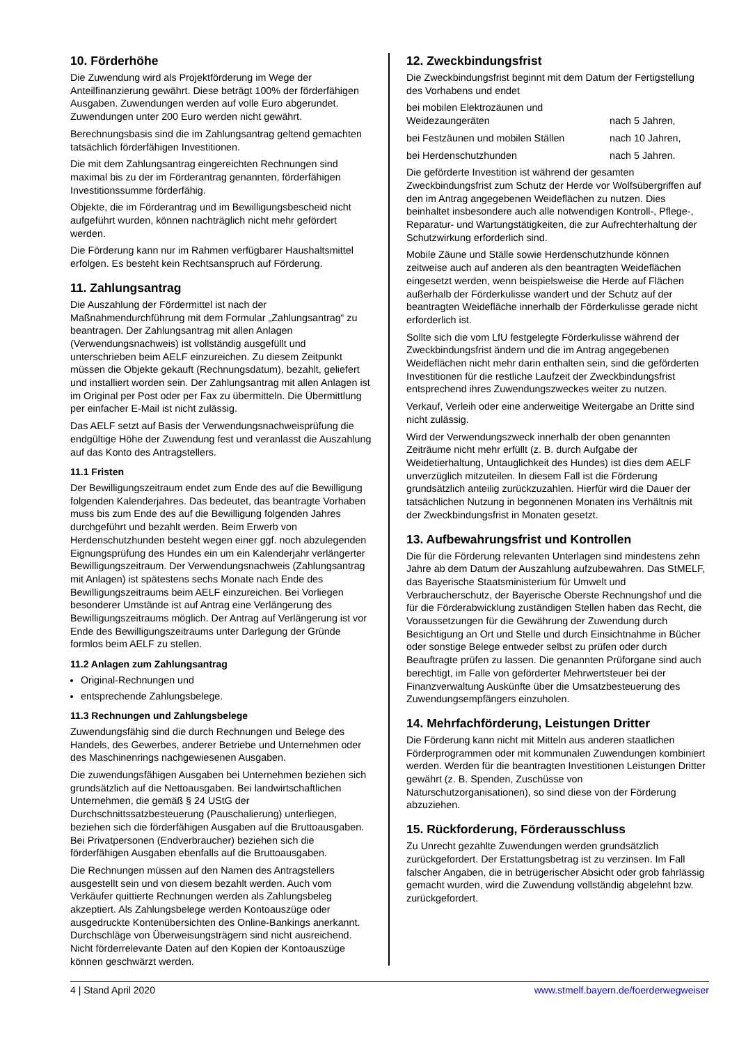10. Förderhöhe
Die Zuwendung wird als Projektförderung im Wege der Anteilfinanzierung gewährt. Diese beträgt 100% der förderfähigen Ausgaben. Zuwendungen werden auf volle Euro abgerundet. Zuwendungen unter 200 Euro werden nicht gewährt.
Berechnungsbasis sind die im Zahlungsantrag geltend gemachten tatsächlich förderfähigen Investitionen.
Die mit dem Zahlungsantrag eingereichten Rechnungen sind maximal bis zu der im Förderantrag genannten, förderfähigen Investitionssumme förderfähig.
Objekte, die im Förderantrag und im Bewilligungsbescheid nicht aufgeführt wurden, können nachträglich nicht mehr gefördert werden.
Die Förderung kann nur im Rahmen verfügbarer Haushaltsmittel erfolgen. Es besteht kein Rechtsanspruch auf Förderung.
11. Zahlungsantrag
Die Auszahlung der Fördermittel ist nach der Maßnahmendurchführung mit dem Formular „Zahlungsantrag“ zu beantragen. Der Zahlungsantrag mit allen Anlagen (Verwendungsnachweis) ist vollständig ausgefüllt und unterschrieben beim AELF einzureichen. Zu diesem Zeitpunkt müssen die Objekte gekauft (Rechnungsdatum), bezahlt, geliefert und installiert worden sein. Der Zahlungsantrag mit allen Anlagen ist im Original per Post oder per Fax zu übermitteln. Die Übermittlung per einfacher E-Mail ist nicht zulässig.
Das AELF setzt auf Basis der Verwendungsnachweisprüfung die endgültige Höhe der Zuwendung fest und veranlasst die Auszahlung auf das Konto des Antragstellers.
11.1 Fristen
Der Bewilligungszeitraum endet zum Ende des auf die Bewilligung folgenden Kalenderjahres. Das bedeutet, das beantragte Vorhaben muss bis zum Ende des auf die Bewilligung folgenden Jahres durchgeführt und bezahlt werden. Beim Erwerb von Herdenschutzhunden besteht wegen einer ggf. noch abzulegenden Eignungsprüfung des Hundes ein um ein Kalenderjahr verlängerter Bewilligungszeitraum. Der Verwendungsnachweis (Zahlungsantrag mit Anlagen) ist spätestens sechs Monate nach Ende des Bewilligungszeitraums beim AELF einzureichen. Bei Vorliegen besonderer Umstände ist auf Antrag eine Verlängerung des Bewilligungszeitraums möglich. Der Antrag auf Verlängerung ist vor Ende des Bewilligungszeitraums unter Darlegung der Gründe formlos beim AELF zu stellen.
11.2 Anlagen zum Zahlungsantrag
Original-Rechnungen und
entsprechende Zahlungsbelege.
11.3 Rechnungen und Zahlungsbelege
Zuwendungsfähig sind die durch Rechnungen und Belege des Handels, des Gewerbes, anderer Betriebe und Unternehmen oder des Maschinenrings nachgewiesenen Ausgaben.
Die zuwendungsfähigen Ausgaben bei Unternehmen beziehen sich grundsätzlich auf die Nettoausgaben. Bei landwirtschaftlichen Unternehmen, die gemäß § 24 UStG der Durchschnittssatzbesteuerung (Pauschalierung) unterliegen, beziehen sich die förderfähigen Ausgaben auf die Bruttoausgaben. Bei Privatpersonen (Endverbraucher) beziehen sich die förderfähigen Ausgaben ebenfalls auf die Bruttoausgaben.
Die Rechnungen müssen auf den Namen des Antragstellers ausgestellt sein und von diesem bezahlt werden. Auch vom Verkäufer quittierte Rechnungen werden als Zahlungsbeleg akzeptiert. Als Zahlungsbelege werden Kontoauszüge oder ausgedruckte Kontenübersichten des Online-Bankings anerkannt. Durchschläge von Überweisungsträgern sind nicht ausreichend. Nicht förderrelevante Daten auf den Kopien der Kontoauszüge können geschwärzt werden.
12. Zweckbindungsfrist
Die Zweckbindungsfrist beginnt mit dem Datum der Fertigstellung des Vorhabens und endet
bei mobilen Elektrozäunen und
Weidezaungeräten
nach 5 Jahren,
bei Festzäunen und mobilen Ställen nach 10 Jahren,
bei Herdenschutzhunden nach 5 Jahren.
Die geförderte Investition ist während der gesamten Zweckbindungsfrist zum Schutz der Herde vor Wolfsübergriffen auf den im Antrag angegebenen Weideflächen zu nutzen. Dies beinhaltet insbesondere auch alle notwendigen Kontroll-, Pflege-, Reparatur- und Wartungstätigkeiten, die zur Aufrechterhaltung der Schutzwirkung erforderlich sind.
Mobile Zäune und Ställe sowie Herdenschutzhunde können zeitweise auch auf anderen als den beantragten Weideflächen eingesetzt werden, wenn beispielsweise die Herde auf Flächen außerhalb der Förderkulisse wandert und der Schutz auf der beantragten Weidefläche innerhalb der Förderkulisse gerade nicht erforderlich ist.
Sollte sich die vom LfU festgelegte Förderkulisse während der Zweckbindungsfrist ändern und die im Antrag angegebenen Weideflächen nicht mehr darin enthalten sein, sind die geförderten Investitionen für die restliche Laufzeit der Zweckbindungsfrist entsprechend ihres Zuwendungszweckes weiter zu nutzen.
Verkauf, Verleih oder eine anderweitige Weitergabe an Dritte sind nicht zulässig.
Wird der Verwendungszweck innerhalb der oben genannten Zeiträume nicht mehr erfüllt (z. B. durch Aufgabe der Weidetierhaltung, Untauglichkeit des Hundes) ist dies dem AELF unverzüglich mitzuteilen. In diesem Fall ist die Förderung grundsätzlich anteilig zurückzuzahlen. Hierfür wird die Dauer der tatsächlichen Nutzung in begonnenen Monaten ins Verhältnis mit der Zweckbindungsfrist in Monaten gesetzt.
13. Aufbewahrungsfrist und Kontrollen
Die für die Förderung relevanten Unterlagen sind mindestens zehn Jahre ab dem Datum der Auszahlung aufzubewahren. Das StMELF, das Bayerische Staatsministerium für Umwelt und Verbraucherschutz, der Bayerische Oberste Rechnungshof und die für die Förderabwicklung zuständigen Stellen haben das Recht, die Voraussetzungen für die Gewährung der Zuwendung durch Besichtigung an Ort und Stelle und durch Einsichtnahme in Bücher oder sonstige Belege entweder selbst zu prüfen oder durch Beauftragte prüfen zu lassen. Die genannten Prüforgane sind auch berechtigt, im Falle von geförderter Mehrwertsteuer bei der Finanzverwaltung Auskünfte über die Umsatzbesteuerung des Zuwendungsempfängers einzuholen.
14. Mehrfachförderung, Leistungen Dritter
Die Förderung kann nicht mit Mitteln aus anderen staatlichen Förderprogrammen oder mit kommunalen Zuwendungen kombiniert werden. Werden für die beantragten Investitionen Leistungen Dritter gewährt (z. B. Spenden, Zuschüsse von Naturschutzorganisationen), so sind diese von der Förderung abzuziehen.
15. Rückforderung, Förderausschluss
Zu Unrecht gezahlte Zuwendungen werden grundsätzlich zurückgefordert. Der Erstattungsbetrag ist zu verzinsen. Im Fall falscher Angaben, die in betrügerischer Absicht oder grob fahrlässig gemacht wurden, wird die Zuwendung vollständig abgelehnt bzw. zurückgefordert.
4 | Stand April 2020 www.stmelf.bayern.de/foerderwegweiser